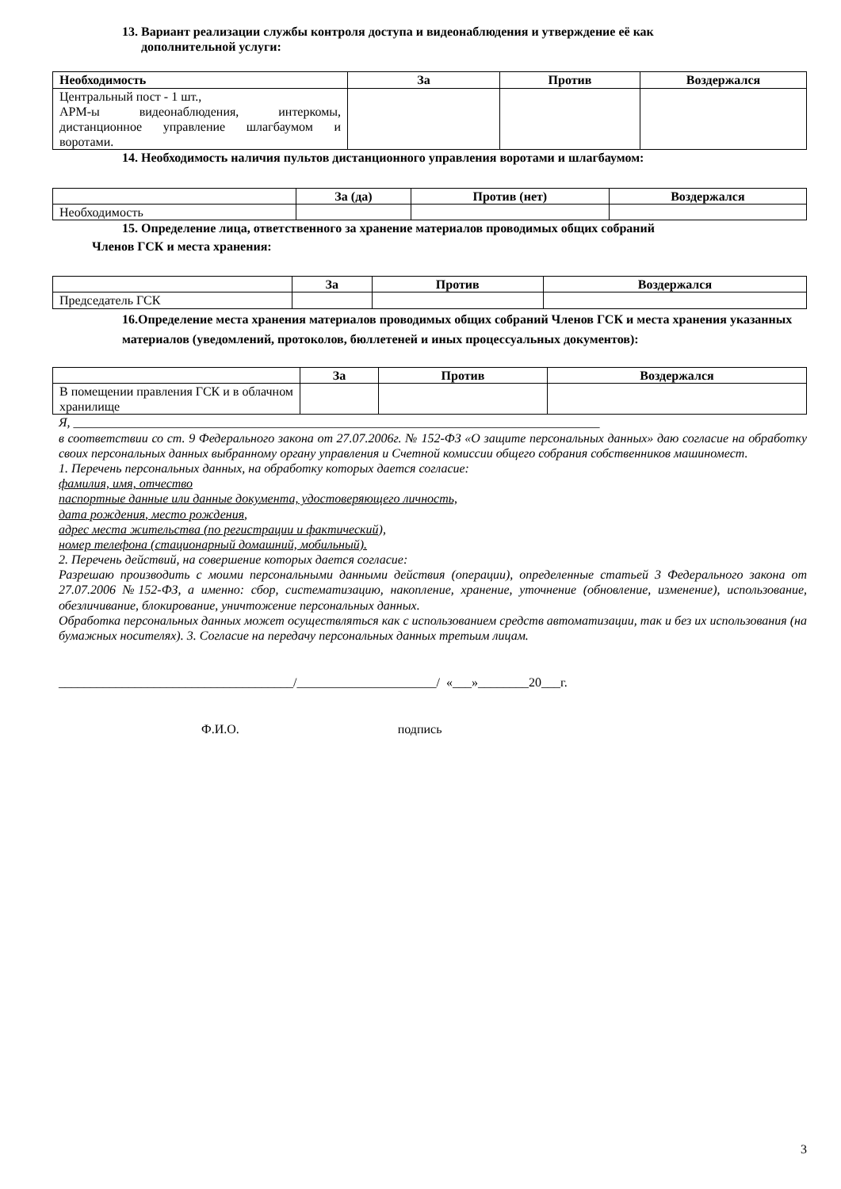13. Вариант реализации службы контроля доступа и видеонаблюдения и утверждение её как
дополнительной услуги:
| Необходимость | За | Против | Воздержался |
| --- | --- | --- | --- |
| Центральный пост - 1 шт., АРМ-ы видеонаблюдения, интеркомы, дистанционное управление шлагбаумом и воротами. | | | |
14. Необходимость наличия пультов дистанционного управления воротами и шлагбаумом:
| | За (да) | Против (нет) | Воздержался |
| --- | --- | --- | --- |
| Необходимость | | | |
15. Определение лица, ответственного за хранение материалов проводимых общих собраний
Членов ГСК и места хранения:
| | За | Против | Воздержался |
| --- | --- | --- | --- |
| Председатель ГСК | | | |
16.Определение места хранения материалов проводимых общих собраний Членов ГСК и места хранения указанных материалов (уведомлений, протоколов, бюллетеней и иных процессуальных документов):
| | За | Против | Воздержался |
| --- | --- | --- | --- |
| В помещении правления ГСК и в облачном хранилище | | | |
Я, ___________________________________________________________________________________
в соответствии со ст. 9 Федерального закона от 27.07.2006г. № 152-ФЗ «О защите персональных данных» даю согласие на обработку своих персональных данных выбранному органу управления и Счетной комиссии общего собрания собственников машиномест.
1. Перечень персональных данных, на обработку которых дается согласие:
фамилия, имя, отчество
паспортные данные или данные документа, удостоверяющего личность,
дата рождения, место рождения,
адрес места жительства (по регистрации и фактический),
номер телефона (стационарный домашний, мобильный).
2. Перечень действий, на совершение которых дается согласие:
Разрешаю производить с моими персональными данными действия (операции), определенные статьей 3 Федерального закона от 27.07.2006 №152-ФЗ, а именно: сбор, систематизацию, накопление, хранение, уточнение (обновление, изменение), использование, обезличивание, блокирование, уничтожение персональных данных.
Обработка персональных данных может осуществляться как с использованием средств автоматизации, так и без их использования (на бумажных носителях). 3. Согласие на передачу персональных данных третьим лицам.
_____________________________________/______________________/ «___»________20___г.
Ф.И.О. подпись
3